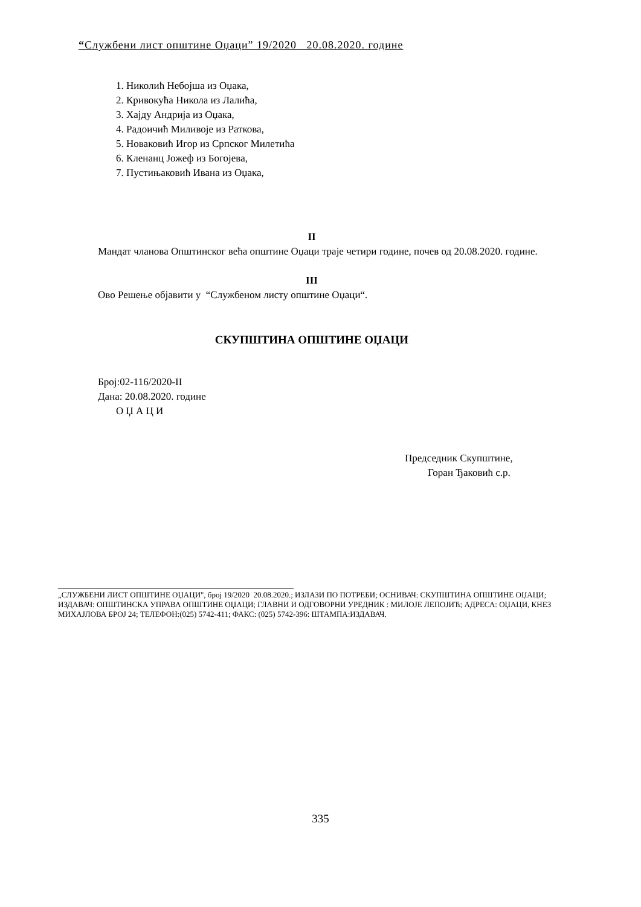“Службени лист општине Оџаци” 19/2020 20.08.2020. године
1. Николић Небојша из Оџака,
2. Кривокућа Никола из Лалића,
3. Хајду Андрија из Оџака,
4. Радоичић Миливоје из Раткова,
5. Новаковић Игор из Српског Милетића
6. Кленанц Јожеф из Богојева,
7. Пустињаковић Ивана из Оџака,
II
Мандат чланова Општинског већа општине Оџаци траје четири године, почев од 20.08.2020. године.
III
Ово Решење објавити у “Службеном листу општине Оџаци“.
СКУПШТИНА ОПШТИНЕ ОЏАЦИ
Број:02-116/2020-II
Дана: 20.08.2020. године
О Џ А Ц И
Председник Скупштине,
Горан Ђаковић с.р.
____________________________________________________________
„СЛУЖБЕНИ ЛИСТ ОПШТИНЕ ОЏАЦИ", број 19/2020 20.08.2020.; ИЗЛАЗИ ПО ПОТРЕБИ; ОСНИВАЧ: СКУПШТИНА ОПШТИНЕ ОЏАЦИ; ИЗДАВАЧ: ОПШТИНСКА УПРАВА ОПШТИНЕ ОЏАЦИ; ГЛАВНИ И ОДГОВОРНИ УРЕДНИК : МИЛОЈЕ ЛЕПОЈИЋ; АДРЕСА: ОЏАЦИ, КНЕЗ МИХАЈЛОВА БРОЈ 24; ТЕЛЕФОН:(025) 5742-411; ФАКС: (025) 5742-396: ШТАМПА:ИЗДАВАЧ.
335